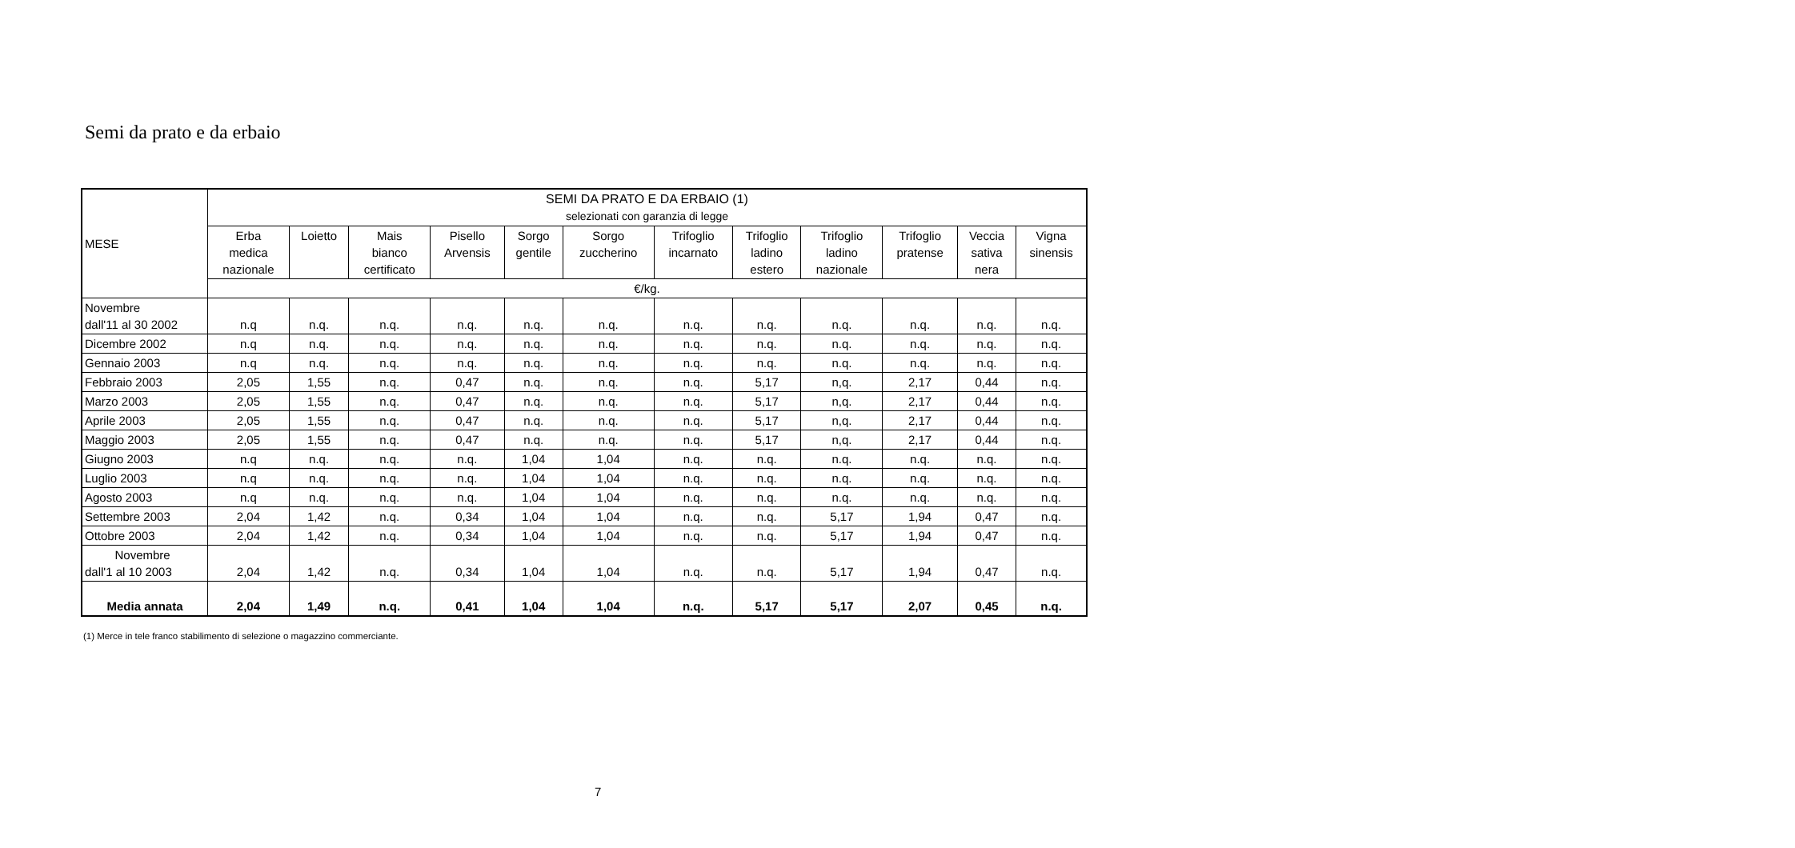Semi da prato e da erbaio
| MESE | SEMI DA PRATO E DA ERBAIO (1) selezionati con garanzia di legge | | | | | | | | | | | |
| --- | --- | --- | --- | --- | --- | --- | --- | --- | --- | --- | --- | --- |
| | Erba medica nazionale | Loietto | Mais bianco certificato | Pisello Arvensis | Sorgo gentile | Sorgo zuccherino | Trifoglio incarnato | Trifoglio ladino estero | Trifoglio ladino nazionale | Trifoglio pratense | Veccia sativa nera | Vigna sinensis |
| | €/kg. | | | | | | | | | | | |
| Novembre dall'11 al 30 2002 | n.q | n.q. | n.q. | n.q. | n.q. | n.q. | n.q. | n.q. | n.q. | n.q. | n.q. | n.q. |
| Dicembre 2002 | n.q | n.q. | n.q. | n.q. | n.q. | n.q. | n.q. | n.q. | n.q. | n.q. | n.q. | n.q. |
| Gennaio 2003 | n.q | n.q. | n.q. | n.q. | n.q. | n.q. | n.q. | n.q. | n.q. | n.q. | n.q. | n.q. |
| Febbraio 2003 | 2,05 | 1,55 | n.q. | 0,47 | n.q. | n.q. | n.q. | 5,17 | n,q. | 2,17 | 0,44 | n.q. |
| Marzo 2003 | 2,05 | 1,55 | n.q. | 0,47 | n.q. | n.q. | n.q. | 5,17 | n,q. | 2,17 | 0,44 | n.q. |
| Aprile 2003 | 2,05 | 1,55 | n.q. | 0,47 | n.q. | n.q. | n.q. | 5,17 | n,q. | 2,17 | 0,44 | n.q. |
| Maggio 2003 | 2,05 | 1,55 | n.q. | 0,47 | n.q. | n.q. | n.q. | 5,17 | n,q. | 2,17 | 0,44 | n.q. |
| Giugno 2003 | n.q | n.q. | n.q. | n.q. | 1,04 | 1,04 | n.q. | n.q. | n.q. | n.q. | n.q. | n.q. |
| Luglio 2003 | n.q | n.q. | n.q. | n.q. | 1,04 | 1,04 | n.q. | n.q. | n.q. | n.q. | n.q. | n.q. |
| Agosto 2003 | n.q | n.q. | n.q. | n.q. | 1,04 | 1,04 | n.q. | n.q. | n.q. | n.q. | n.q. | n.q. |
| Settembre 2003 | 2,04 | 1,42 | n.q. | 0,34 | 1,04 | 1,04 | n.q. | n.q. | 5,17 | 1,94 | 0,47 | n.q. |
| Ottobre 2003 | 2,04 | 1,42 | n.q. | 0,34 | 1,04 | 1,04 | n.q. | n.q. | 5,17 | 1,94 | 0,47 | n.q. |
| Novembre dall'1 al 10 2003 | 2,04 | 1,42 | n.q. | 0,34 | 1,04 | 1,04 | n.q. | n.q. | 5,17 | 1,94 | 0,47 | n.q. |
| Media annata | 2,04 | 1,49 | n.q. | 0,41 | 1,04 | 1,04 | n.q. | 5,17 | 5,17 | 2,07 | 0,45 | n.q. |
(1) Merce in tele franco stabilimento di selezione o magazzino commerciante.
7